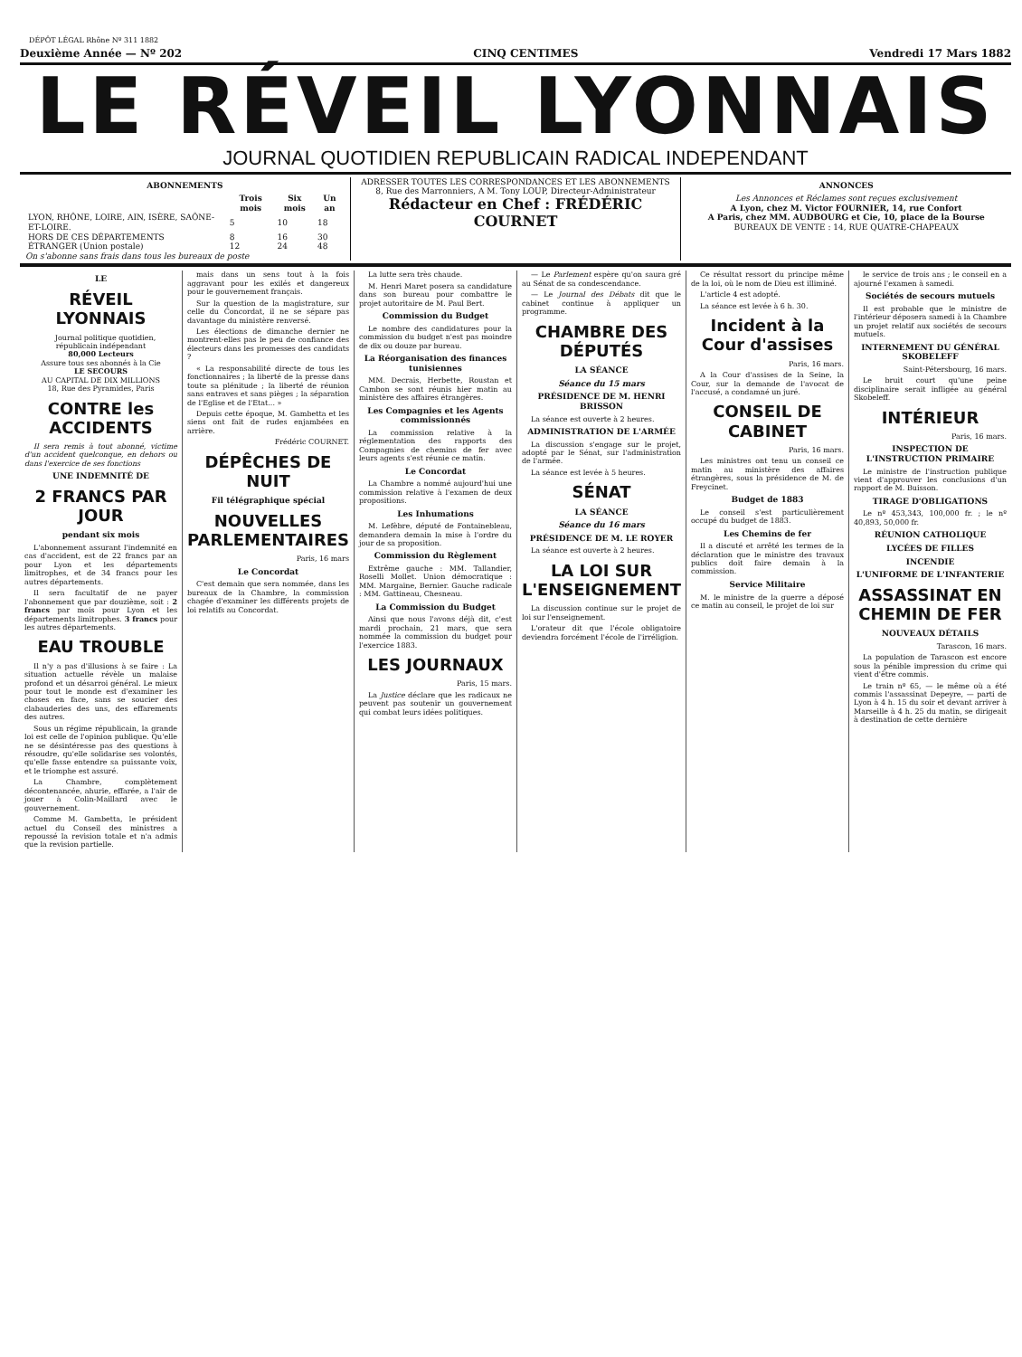DÉPÔT LÉGAL Rhône Nº 311 1882
Deuxième Année — Nº 202 CINQ CENTIMES Vendredi 17 Mars 1882
LE RÉVEIL LYONNAIS
JOURNAL QUOTIDIEN REPUBLICAIN RADICAL INDEPENDANT
ABONNEMENTS
| | Trois mois | Six mois | Un an |
| --- | --- | --- | --- |
| LYON, RHÔNE, LOIRE, AIN, ISÈRE, SAÔNE-ET-LOIRE. | 5 | 10 | 18 |
| HORS DE CES DÉPARTEMENTS | 8 | 16 | 30 |
| ÉTRANGER (Union postale) | 12 | 24 | 48 |
On s'abonne sans frais dans tous les bureaux de poste
ADRESSER TOUTES LES CORRESPONDANCES ET LES ABONNEMENTS
8, Rue des Marronniers, A M. Tony LOUP, Directeur-Administrateur
Rédacteur en Chef : FRÉDÉRIC COURNET
ANNONCES
Les Annonces et Réclames sont reçues exclusivement
A Lyon, chez M. Victor FOURNIER, 14, rue Confort
A Paris, chez MM. AUDBOURG et Cie, 10, place de la Bourse
BUREAUX DE VENTE : 14, RUE QUATRE-CHAPEAUX
LE
RÉVEIL LYONNAIS
Journal politique quotidien, républicain indépendant
80,000 Lecteurs
Assure tous ses abonnés à la Cie
LE SECOURS
AU CAPITAL DE DIX MILLIONS
18, Rue des Pyramides, Paris
CONTRE les ACCIDENTS
Il sera remis à tout abonné, victime d'un accident quelconque, en dehors ou dans l'exercice de ses fonctions
UNE INDEMNITÉ DE
2 FRANCS PAR JOUR
pendant six mois
L'abonnement assurant l'indemnité en cas d'accident, est de 22 francs par an pour Lyon et les départements limitrophes, et de 34 francs pour les autres départements.
Il sera facultatif de ne payer l'abonnement que par douzième, soit : 2 francs par mois pour Lyon et les départements limitrophes. 3 francs pour les autres départements.
EAU TROUBLE
Il n'y a pas d'illusions à se faire : La situation actuelle révèle un malaise profond et un désarroi général. Le mieux pour tout le monde est d'examiner les choses en face, sans se soucier des clabauderies des uns, des effarements des autres.
Sous un régime républicain, la grande loi est celle de l'opinion publique. Qu'elle ne se désintéresse pas des questions à résoudre, qu'elle solidarise ses volontés, qu'elle fasse entendre sa puissante voix, et le triomphe est assuré.
La Chambre, complètement décontenancée, ahurie, effarée, a l'air de jouer à Colin-Maillard avec le gouvernement.
Comme M. Gambetta, le président actuel du Conseil des ministres a repoussé la revision totale et n'a admis que la revision partielle.
mais dans un sens tout à la fois aggravant pour les exilés et dangereux pour le gouvernement français.
Sur la question de la magistrature, sur celle du Concordat, il ne se sépare pas davantage du ministère renversé.
Les élections de dimanche dernier ne montrent-elles pas le peu de confiance des électeurs dans les promesses des candidats ?
« La responsabilité directe de tous les fonctionnaires ; la liberté de la presse dans toute sa plénitude ; la liberté de réunion sans entraves et sans pièges ; la séparation de l'Eglise et de l'Etat... »
Depuis cette époque, M. Gambetta et les siens ont fait de rudes enjambées en arrière.
Frédéric COURNET.
DÉPÊCHES DE NUIT
Fil télégraphique spécial
NOUVELLES PARLEMENTAIRES
Paris, 16 mars
Le Concordat
C'est demain que sera nommée, dans les bureaux de la Chambre, la commission chagée d'examiner les différents projets de loi relatifs au Concordat.
La lutte sera très chaude.
M. Henri Maret posera sa candidature dans son bureau pour combattre le projet autoritaire de M. Paul Bert.
Commission du Budget
Le nombre des candidatures pour la commission du budget n'est pas moindre de dix ou douze par bureau.
La Réorganisation des finances tunisiennes
MM. Decrais, Herbette, Roustan et Cambon se sont réunis hier matin au ministère des affaires étrangères.
Les Compagnies et les Agents commissionnés
La commission relative à la réglementation des rapports des Compagnies de chemins de fer avec leurs agents s'est réunie ce matin.
Le Concordat
La Chambre a nommé aujourd'hui une commission relative à l'examen de deux propositions.
Les Inhumations
M. Lefèbre, député de Fontainebleau, demandera demain la mise à l'ordre du jour de sa proposition.
Commission du Règlement
Extrême gauche : MM. Tallandier, Roselli Mollet. Union démocratique : MM. Margaine, Bernier. Gauche radicale : MM. Gattineau, Chesneau.
La Commission du Budget
Ainsi que nous l'avons déjà dit, c'est mardi prochain, 21 mars, que sera nommée la commission du budget pour l'exercice 1883.
LES JOURNAUX
Paris, 15 mars.
La Justice déclare que les radicaux ne peuvent pas soutenir un gouvernement qui combat leurs idées politiques.
— Le Parlement espère qu'on saura gré au Sénat de sa condescendance.
— Le Journal des Débats dit que le cabinet continue à appliquer un programme.
CHAMBRE DES DÉPUTÉS
LA SÉANCE
Séance du 15 mars
PRÉSIDENCE DE M. HENRI BRISSON
La séance est ouverte à 2 heures.
ADMINISTRATION DE L'ARMÉE
La discussion s'engage sur le projet, adopté par le Sénat, sur l'administration de l'armée.
La séance est levée à 5 heures.
SÉNAT
LA SÉANCE
Séance du 16 mars
PRÉSIDENCE DE M. LE ROYER
La séance est ouverte à 2 heures.
LA LOI SUR L'ENSEIGNEMENT
La discussion continue sur le projet de loi sur l'enseignement.
L'orateur dit que l'école obligatoire deviendra forcément l'école de l'irréligion.
Ce résultat ressort du principe même de la loi, où le nom de Dieu est illiminé.
L'article 4 est adopté.
La séance est levée à 6 h. 30.
Incident à la Cour d'assises
Paris, 16 mars.
A la Cour d'assises de la Seine, la Cour, sur la demande de l'avocat de l'accusé, a condamné un juré.
CONSEIL DE CABINET
Paris, 16 mars.
Les ministres ont tenu un conseil ce matin au ministère des affaires étrangères, sous la présidence de M. de Freycinet.
Budget de 1883
Le conseil s'est particulièrement occupé du budget de 1883.
Les Chemins de fer
Il a discuté et arrêté les termes de la déclaration que le ministre des travaux publics doit faire demain à la commission.
Service Militaire
M. le ministre de la guerre a déposé ce matin au conseil, le projet de loi sur
le service de trois ans ; le conseil en a ajourné l'examen à samedi.
Sociétés de secours mutuels
Il est probable que le ministre de l'intérieur déposera samedi à la Chambre un projet relatif aux sociétés de secours mutuels.
INTERNEMENT DU GÉNÉRAL SKOBELEFF
Saint-Pétersbourg, 16 mars.
Le bruit court qu'une peine disciplinaire serait infligée au général Skobeleff.
INTÉRIEUR
Paris, 16 mars.
INSPECTION DE L'INSTRUCTION PRIMAIRE
Le ministre de l'instruction publique vient d'approuver les conclusions d'un rapport de M. Buisson.
TIRAGE D'OBLIGATIONS
Le nº 453,343, 100,000 fr. ; le nº 40,893, 50,000 fr.
RÉUNION CATHOLIQUE
LYCÉES DE FILLES
INCENDIE
L'UNIFORME DE L'INFANTERIE
ASSASSINAT EN CHEMIN DE FER
NOUVEAUX DÉTAILS
Tarascon, 16 mars.
La population de Tarascon est encore sous la pénible impression du crime qui vient d'être commis.
Le train nº 65, — le même où a été commis l'assassinat Depeyre, — parti de Lyon à 4 h. 15 du soir et devant arriver à Marseille à 4 h. 25 du matin, se dirigeait à destination de cette dernière